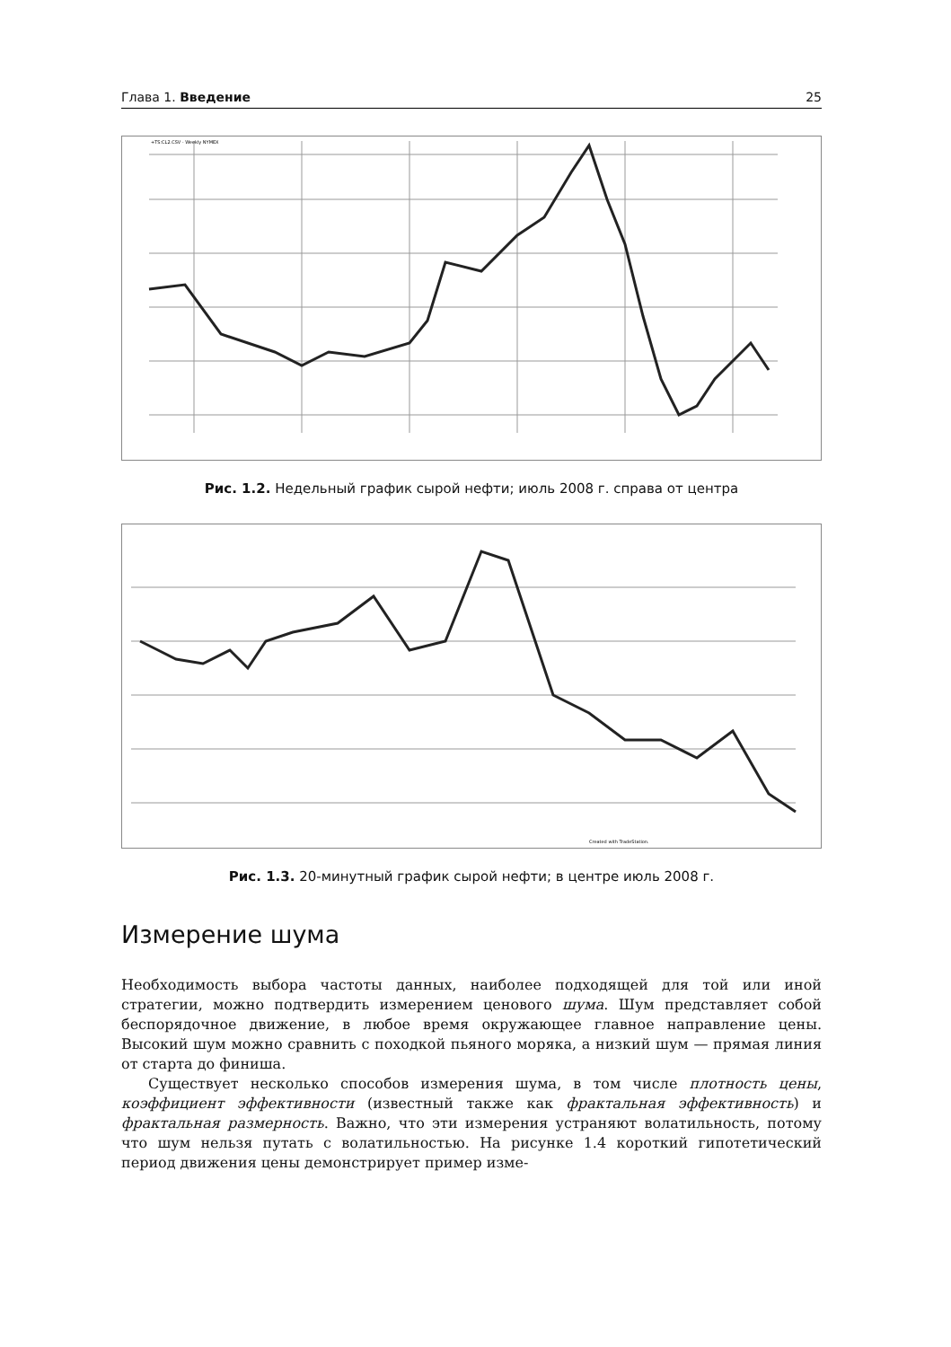Глава 1. Введение 25
+TS:CL2.CSV - Weekly NYMEX
Рис. 1.2. Недельный график сырой нефти; июль 2008 г. справа от центра
Created with TradeStation.
Рис. 1.3. 20-минутный график сырой нефти; в центре июль 2008 г.
Измерение шума
Необходимость выбора частоты данных, наиболее подходящей для той или иной стратегии, можно подтвердить измерением ценового шума. Шум представляет собой беспорядочное движение, в любое время окружающее главное направление цены. Высокий шум можно сравнить с походкой пьяного моряка, а низкий шум — прямая линия от старта до финиша.
Существует несколько способов измерения шума, в том числе плотность цены, коэффициент эффективности (известный также как фрактальная эффективность) и фрактальная размерность. Важно, что эти измерения устраняют волатильность, потому что шум нельзя путать с волатильностью. На рисунке 1.4 короткий гипотетический период движения цены демонстрирует пример изме-